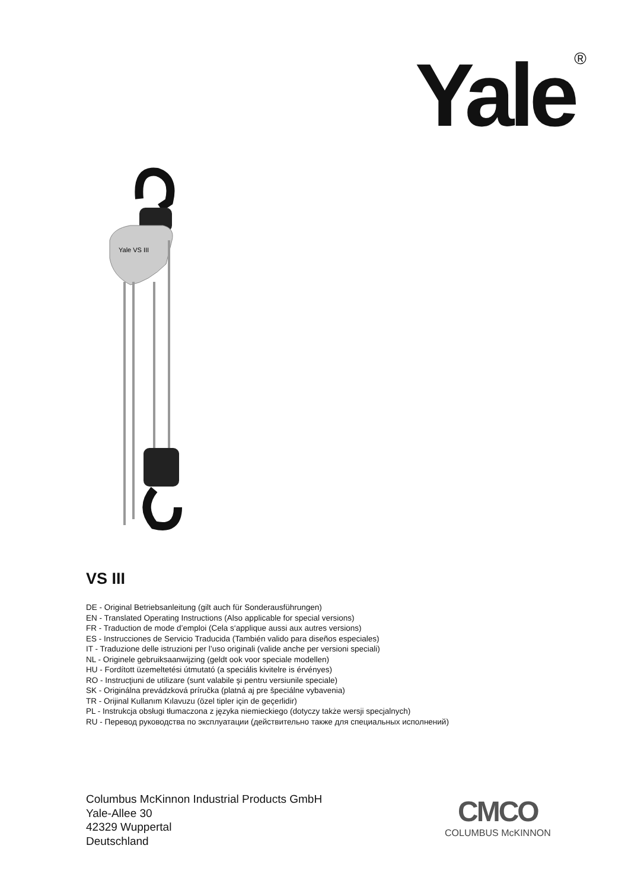Yale<sup>®</sup>
Yale VS III
VS III
DE - Original Betriebsanleitung (gilt auch für Sonderausführungen)
EN - Translated Operating Instructions (Also applicable for special versions)
FR - Traduction de mode d’emploi (Cela s‘applique aussi aux autres versions)
ES - Instrucciones de Servicio Traducida (También valido para diseños especiales)
IT - Traduzione delle istruzioni per l’uso originali (valide anche per versioni speciali)
NL - Originele gebruiksaanwijzing (geldt ook voor speciale modellen)
HU - Fordított üzemeltetési útmutató (a speciális kivitelre is érvényes)
RO - Instrucţiuni de utilizare (sunt valabile şi pentru versiunile speciale)
SK - Originálna prevádzková príručka (platná aj pre špeciálne vybavenia)
TR - Orijinal Kullanım Kılavuzu (özel tipler için de geçerlidir)
PL - Instrukcja obsługi tłumaczona z języka niemieckiego (dotyczy także wersji specjalnych)
RU - Перевод руководства по эксплуатации (действительно также для специальных исполнений)
Columbus McKinnon Industrial Products GmbH
Yale-Allee 30
42329 Wuppertal
Deutschland
CMCO
COLUMBUS McKINNON